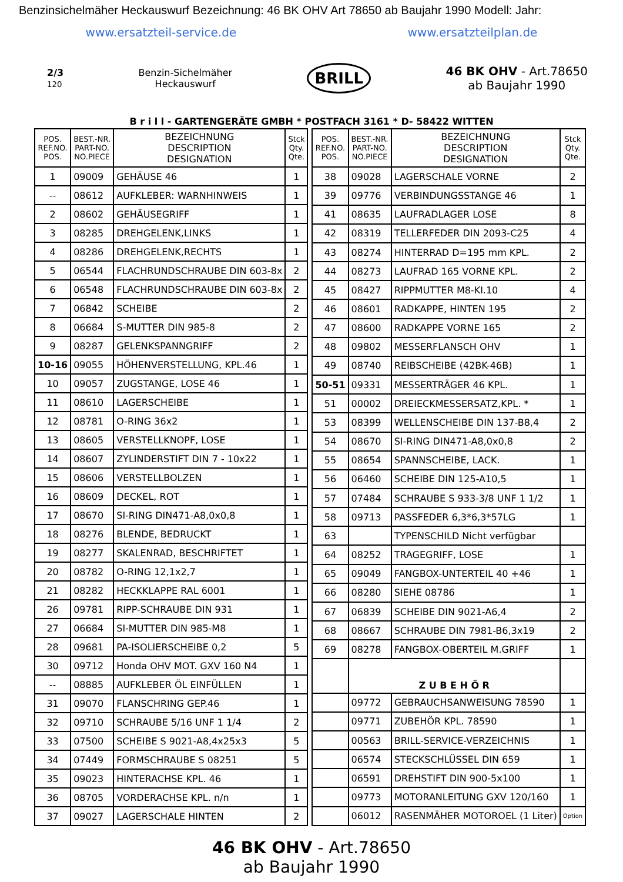Benzinsichelmäher Heckauswurf Bezeichnung: 46 BK OHV Art 78650 ab Baujahr 1990 Modell: Jahr:
www.ersatzteil-service.de www.ersatzteilplan.de
2/3
120
Benzin-Sichelmäher
Heckauswurf
BRILL
46 BK OHV - Art.78650
ab Baujahr 1990
B r i l l - GARTENGERÄTE GMBH * POSTFACH 3161 * D- 58422 WITTEN
| POS. REF.NO. POS. | BEST.-NR. PART-NO. NO.PIECE | BEZEICHNUNG DESCRIPTION DESIGNATION | Stck Qty. Qte. |
| --- | --- | --- | --- |
| 1 | 09009 | GEHÄUSE 46 | 1 |
| -- | 08612 | AUFKLEBER: WARNHINWEIS | 1 |
| 2 | 08602 | GEHÄUSEGRIFF | 1 |
| 3 | 08285 | DREHGELENK,LINKS | 1 |
| 4 | 08286 | DREHGELENK,RECHTS | 1 |
| 5 | 06544 | FLACHRUNDSCHRAUBE DIN 603-8x | 2 |
| 6 | 06548 | FLACHRUNDSCHRAUBE DIN 603-8x | 2 |
| 7 | 06842 | SCHEIBE | 2 |
| 8 | 06684 | S-MUTTER DIN 985-8 | 2 |
| 9 | 08287 | GELENKSPANNGRIFF | 2 |
| 10-16 | 09055 | HÖHENVERSTELLUNG, KPL.46 | 1 |
| 10 | 09057 | ZUGSTANGE, LOSE 46 | 1 |
| 11 | 08610 | LAGERSCHEIBE | 1 |
| 12 | 08781 | O-RING 36x2 | 1 |
| 13 | 08605 | VERSTELLKNOPF, LOSE | 1 |
| 14 | 08607 | ZYLINDERSTIFT DIN 7 - 10x22 | 1 |
| 15 | 08606 | VERSTELLBOLZEN | 1 |
| 16 | 08609 | DECKEL, ROT | 1 |
| 17 | 08670 | SI-RING DIN471-A8,0x0,8 | 1 |
| 18 | 08276 | BLENDE, BEDRUCKT | 1 |
| 19 | 08277 | SKALENRAD, BESCHRIFTET | 1 |
| 20 | 08782 | O-RING 12,1x2,7 | 1 |
| 21 | 08282 | HECKKLAPPE RAL 6001 | 1 |
| 26 | 09781 | RIPP-SCHRAUBE DIN 931 | 1 |
| 27 | 06684 | SI-MUTTER DIN 985-M8 | 1 |
| 28 | 09681 | PA-ISOLIERSCHEIBE 0,2 | 5 |
| 30 | 09712 | Honda OHV MOT. GXV 160 N4 | 1 |
| -- | 08885 | AUFKLEBER ÖL EINFÜLLEN | 1 |
| 31 | 09070 | FLANSCHRING GEP.46 | 1 |
| 32 | 09710 | SCHRAUBE 5/16 UNF 1 1/4 | 2 |
| 33 | 07500 | SCHEIBE S 9021-A8,4x25x3 | 5 |
| 34 | 07449 | FORMSCHRAUBE S 08251 | 5 |
| 35 | 09023 | HINTERACHSE KPL. 46 | 1 |
| 36 | 08705 | VORDERACHSE KPL. n/n | 1 |
| 37 | 09027 | LAGERSCHALE HINTEN | 2 |
| POS. REF.NO. POS. | BEST.-NR. PART-NO. NO.PIECE | BEZEICHNUNG DESCRIPTION DESIGNATION | Stck Qty. Qte. |
| --- | --- | --- | --- |
| 38 | 09028 | LAGERSCHALE VORNE | 2 |
| 39 | 09776 | VERBINDUNGSSTANGE 46 | 1 |
| 41 | 08635 | LAUFRADLAGER LOSE | 8 |
| 42 | 08319 | TELLERFEDER DIN 2093-C25 | 4 |
| 43 | 08274 | HINTERRAD D=195 mm KPL. | 2 |
| 44 | 08273 | LAUFRAD 165 VORNE KPL. | 2 |
| 45 | 08427 | RIPPMUTTER M8-KI.10 | 4 |
| 46 | 08601 | RADKAPPE, HINTEN 195 | 2 |
| 47 | 08600 | RADKAPPE VORNE 165 | 2 |
| 48 | 09802 | MESSERFLANSCH OHV | 1 |
| 49 | 08740 | REIBSCHEIBE (42BK-46B) | 1 |
| 50-51 | 09331 | MESSERTRÄGER 46 KPL. | 1 |
| 51 | 00002 | DREIECKMESSERSATZ,KPL. * | 1 |
| 53 | 08399 | WELLENSCHEIBE DIN 137-B8,4 | 2 |
| 54 | 08670 | SI-RING DIN471-A8,0x0,8 | 2 |
| 55 | 08654 | SPANNSCHEIBE, LACK. | 1 |
| 56 | 06460 | SCHEIBE DIN 125-A10,5 | 1 |
| 57 | 07484 | SCHRAUBE S 933-3/8 UNF 1 1/2 | 1 |
| 58 | 09713 | PASSFEDER 6,3*6,3*57LG | 1 |
| 63 | | TYPENSCHILD Nicht verfügbar | |
| 64 | 08252 | TRAGEGRIFF, LOSE | 1 |
| 65 | 09049 | FANGBOX-UNTERTEIL 40 +46 | 1 |
| 66 | 08280 | SIEHE 08786 | 1 |
| 67 | 06839 | SCHEIBE DIN 9021-A6,4 | 2 |
| 68 | 08667 | SCHRAUBE DIN 7981-B6,3x19 | 2 |
| 69 | 08278 | FANGBOX-OBERTEIL M.GRIFF | 1 |
| | Z U B E H Ö R | | |
| | 09772 | GEBRAUCHSANWEISUNG 78590 | 1 |
| | 09771 | ZUBEHÖR KPL. 78590 | 1 |
| | 00563 | BRILL-SERVICE-VERZEICHNIS | 1 |
| | 06574 | STECKSCHLÜSSEL DIN 659 | 1 |
| | 06591 | DREHSTIFT DIN 900-5x100 | 1 |
| | 09773 | MOTORANLEITUNG GXV 120/160 | 1 |
| | 06012 | RASENMÄHER MOTOROEL (1 Liter) | Option |
46 BK OHV - Art.78650
ab Baujahr 1990